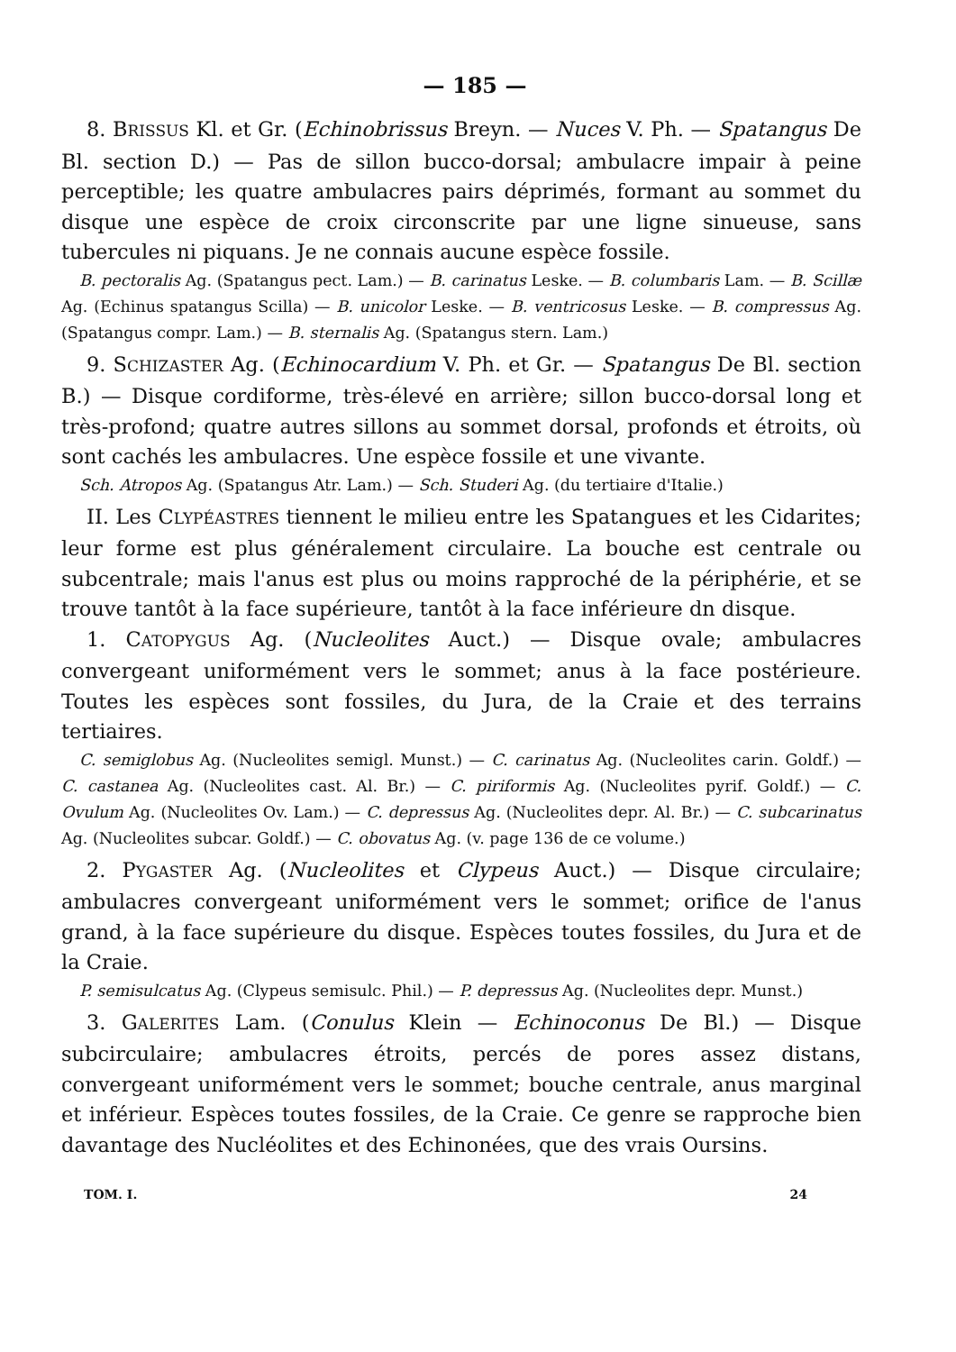— 185 —
8. BRISSUS Kl. et Gr. (Echinobrissus Breyn. — Nuces V. Ph. — Spatangus De Bl. section D.) — Pas de sillon bucco-dorsal; ambulacre impair à peine perceptible; les quatre ambulacres pairs déprimés, formant au sommet du disque une espèce de croix circonscrite par une ligne sinueuse, sans tubercules ni piquans. Je ne connais aucune espèce fossile.
B. pectoralis Ag. (Spatangus pect. Lam.) — B. carinatus Leske. — B. columbaris Lam. — B. Scillæ Ag. (Echinus spatangus Scilla) — B. unicolor Leske. — B. ventricosus Leske. — B. compressus Ag. (Spatangus compr. Lam.) — B. sternalis Ag. (Spatangus stern. Lam.)
9. SCHIZASTER Ag. (Echinocardium V. Ph. et Gr. — Spatangus De Bl. section B.) — Disque cordiforme, très-élevé en arrière; sillon bucco-dorsal long et très-profond; quatre autres sillons au sommet dorsal, profonds et étroits, où sont cachés les ambulacres. Une espèce fossile et une vivante.
Sch. Atropos Ag. (Spatangus Atr. Lam.) — Sch. Studeri Ag. (du tertiaire d'Italie.)
II. Les CLYPÉASTRES tiennent le milieu entre les Spatangues et les Cidarites; leur forme est plus généralement circulaire. La bouche est centrale ou subcentrale; mais l'anus est plus ou moins rapproché de la périphérie, et se trouve tantôt à la face supérieure, tantôt à la face inférieure dn disque.
1. CATOPYGUS Ag. (Nucleolites Auct.) — Disque ovale; ambulacres convergeant uniformément vers le sommet; anus à la face postérieure. Toutes les espèces sont fossiles, du Jura, de la Craie et des terrains tertiaires.
C. semiglobus Ag. (Nucleolites semigl. Munst.) — C. carinatus Ag. (Nucleolites carin. Goldf.) — C. castanea Ag. (Nucleolites cast. Al. Br.) — C. piriformis Ag. (Nucleolites pyrif. Goldf.) — C. Ovulum Ag. (Nucleolites Ov. Lam.) — C. depressus Ag. (Nucleolites depr. Al. Br.) — C. subcarinatus Ag. (Nucleolites subcar. Goldf.) — C. obovatus Ag. (v. page 136 de ce volume.)
2. PYGASTER Ag. (Nucleolites et Clypeus Auct.) — Disque circulaire; ambulacres convergeant uniformément vers le sommet; orifice de l'anus grand, à la face supérieure du disque. Espèces toutes fossiles, du Jura et de la Craie.
P. semisulcatus Ag. (Clypeus semisulc. Phil.) — P. depressus Ag. (Nucleolites depr. Munst.)
3. GALERITES Lam. (Conulus Klein — Echinoconus De Bl.) — Disque subcirculaire; ambulacres étroits, percés de pores assez distans, convergeant uniformément vers le sommet; bouche centrale, anus marginal et inférieur. Espèces toutes fossiles, de la Craie. Ce genre se rapproche bien davantage des Nucléolites et des Echinonées, que des vrais Oursins.
TOM. I. 24